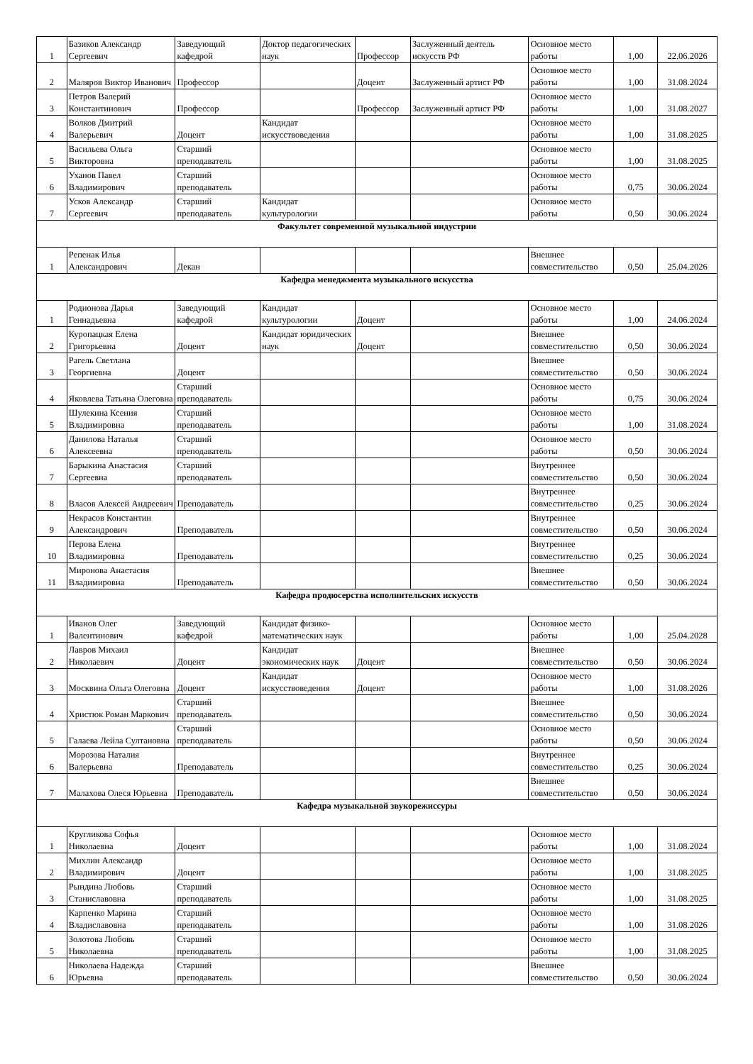| 1 | Базиков Александр Сергеевич | Заведующий кафедрой | Доктор педагогических наук | Профессор | Заслуженный деятель искусств РФ | Основное место работы | 1,00 | 22.06.2026 |
| 2 | Маляров Виктор Иванович | Профессор | | Доцент | Заслуженный артист РФ | Основное место работы | 1,00 | 31.08.2024 |
| 3 | Петров Валерий Константинович | Профессор | | Профессор | Заслуженный артист РФ | Основное место работы | 1,00 | 31.08.2027 |
| 4 | Волков Дмитрий Валерьевич | Доцент | Кандидат искусствоведения | | | Основное место работы | 1,00 | 31.08.2025 |
| 5 | Васильева Ольга Викторовна | Старший преподаватель | | | | Основное место работы | 1,00 | 31.08.2025 |
| 6 | Уханов Павел Владимирович | Старший преподаватель | | | | Основное место работы | 0,75 | 30.06.2024 |
| 7 | Усков Александр Сергеевич | Старший преподаватель | Кандидат культурологии | | | Основное место работы | 0,50 | 30.06.2024 |
| Факультет современной музыкальной индустрии | | | | | | | | |
| 1 | Репенак Илья Александрович | Декан | | | | Внешнее совместительство | 0,50 | 25.04.2026 |
| Кафедра менеджмента музыкального искусства | | | | | | | | |
| 1 | Родионова Дарья Геннадьевна | Заведующий кафедрой | Кандидат культурологии | Доцент | | Основное место работы | 1,00 | 24.06.2024 |
| 2 | Куропацкая Елена Григорьевна | Доцент | Кандидат юридических наук | Доцент | | Внешнее совместительство | 0,50 | 30.06.2024 |
| 3 | Рагель Светлана Георгиевна | Доцент | | | | Внешнее совместительство | 0,50 | 30.06.2024 |
| 4 | Яковлева Татьяна Олеговна | Старший преподаватель | | | | Основное место работы | 0,75 | 30.06.2024 |
| 5 | Шулекина Ксения Владимировна | Старший преподаватель | | | | Основное место работы | 1,00 | 31.08.2024 |
| 6 | Данилова Наталья Алексеевна | Старший преподаватель | | | | Основное место работы | 0,50 | 30.06.2024 |
| 7 | Барыкина Анастасия Сергеевна | Старший преподаватель | | | | Внутреннее совместительство | 0,50 | 30.06.2024 |
| 8 | Власов Алексей Андреевич | Преподаватель | | | | Внутреннее совместительство | 0,25 | 30.06.2024 |
| 9 | Некрасов Константин Александрович | Преподаватель | | | | Внутреннее совместительство | 0,50 | 30.06.2024 |
| 10 | Перова Елена Владимировна | Преподаватель | | | | Внутреннее совместительство | 0,25 | 30.06.2024 |
| 11 | Миронова Анастасия Владимировна | Преподаватель | | | | Внешнее совместительство | 0,50 | 30.06.2024 |
| Кафедра продюсерства исполнительских искусств | | | | | | | | |
| 1 | Иванов Олег Валентинович | Заведующий кафедрой | Кандидат физико-математических наук | | | Основное место работы | 1,00 | 25.04.2028 |
| 2 | Лавров Михаил Николаевич | Доцент | Кандидат экономических наук | Доцент | | Внешнее совместительство | 0,50 | 30.06.2024 |
| 3 | Москвина Ольга Олеговна | Доцент | Кандидат искусствоведения | Доцент | | Основное место работы | 1,00 | 31.08.2026 |
| 4 | Христюк Роман Маркович | Старший преподаватель | | | | Внешнее совместительство | 0,50 | 30.06.2024 |
| 5 | Галаева Лейла Султановна | Старший преподаватель | | | | Основное место работы | 0,50 | 30.06.2024 |
| 6 | Морозова Наталия Валерьевна | Преподаватель | | | | Внутреннее совместительство | 0,25 | 30.06.2024 |
| 7 | Малахова Олеся Юрьевна | Преподаватель | | | | Внешнее совместительство | 0,50 | 30.06.2024 |
| Кафедра музыкальной звукорежиссуры | | | | | | | | |
| 1 | Кругликова Софья Николаевна | Доцент | | | | Основное место работы | 1,00 | 31.08.2024 |
| 2 | Михлин Александр Владимирович | Доцент | | | | Основное место работы | 1,00 | 31.08.2025 |
| 3 | Рындина Любовь Станиславовна | Старший преподаватель | | | | Основное место работы | 1,00 | 31.08.2025 |
| 4 | Карпенко Марина Владиславовна | Старший преподаватель | | | | Основное место работы | 1,00 | 31.08.2026 |
| 5 | Золотова Любовь Николаевна | Старший преподаватель | | | | Основное место работы | 1,00 | 31.08.2025 |
| 6 | Николаева Надежда Юрьевна | Старший преподаватель | | | | Внешнее совместительство | 0,50 | 30.06.2024 |